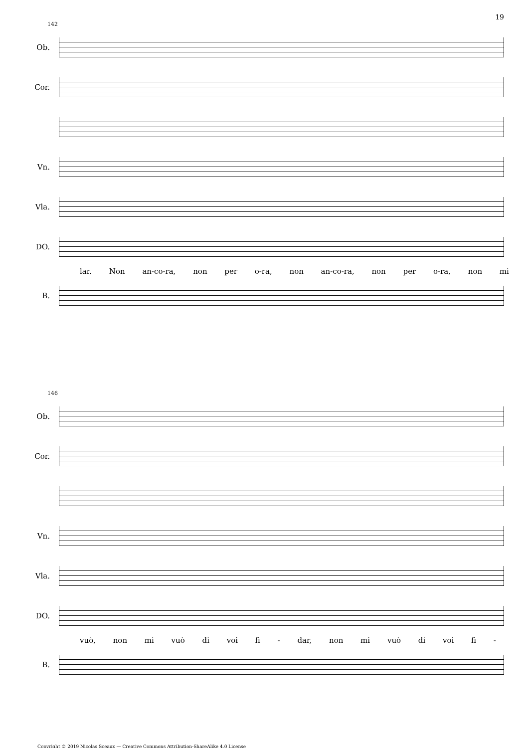19
142
Ob.
Cor.
Vn.
Vla.
DO.
lar. Non an-co-ra, non per o-ra, non an-co-ra, non per o-ra, non mi
B.
146
Ob.
Cor.
Vn.
Vla.
DO.
vuò, non mi vuò di voi fi - dar, non mi vuò di voi fi -
B.
Copyright © 2019 Nicolas Sceaux — Creative Commons Attribution-ShareAlike 4.0 License